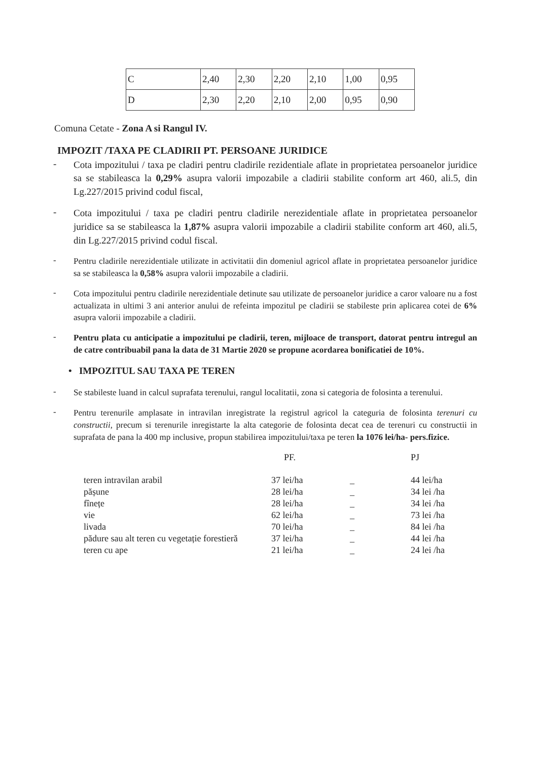| C | 2,40 | 2,30 | 2,20 | 2,10 | 1,00 | 0,95 |
| D | 2,30 | 2,20 | 2,10 | 2,00 | 0,95 | 0,90 |
Comuna Cetate - Zona A si Rangul IV.
IMPOZIT /TAXA PE CLADIRII PT. PERSOANE JURIDICE
-
Cota impozitului / taxa pe cladiri pentru cladirile rezidentiale aflate in proprietatea persoanelor juridice sa se stabileasca la 0,29% asupra valorii impozabile a cladirii stabilite conform art 460, ali.5, din Lg.227/2015 privind codul fiscal,
-
Cota impozitului / taxa pe cladiri pentru cladirile nerezidentiale aflate in proprietatea persoanelor juridice sa se stabileasca la 1,87% asupra valorii impozabile a cladirii stabilite conform art 460, ali.5, din Lg.227/2015 privind codul fiscal.
-
Pentru cladirile nerezidentiale utilizate in activitatii din domeniul agricol aflate in proprietatea persoanelor juridice sa se stabileasca la 0,58% asupra valorii impozabile a cladirii.
-
Cota impozitului pentru cladirile nerezidentiale detinute sau utilizate de persoanelor juridice a caror valoare nu a fost actualizata in ultimi 3 ani anterior anului de refeinta impozitul pe cladirii se stabileste prin aplicarea cotei de 6% asupra valorii impozabile a cladirii.
-
Pentru plata cu anticipatie a impozitului pe cladirii, teren, mijloace de transport, datorat pentru intregul an de catre contribuabil pana la data de 31 Martie 2020 se propune acordarea bonificatiei de 10%.
• IMPOZITUL SAU TAXA PE TEREN
-
Se stabileste luand in calcul suprafata terenului, rangul localitatii, zona si categoria de folosinta a terenului.
-
Pentru terenurile amplasate in intravilan inregistrate la registrul agricol la categuria de folosinta terenuri cu constructii, precum si terenurile inregistarte la alta categorie de folosinta decat cea de terenuri cu constructii in suprafata de pana la 400 mp inclusive, propun stabilirea impozitului/taxa pe teren la 1076 lei/ha- pers.fizice.
| | PF. | | PJ |
| --- | --- | --- | --- |
| teren intravilan arabil | 37 lei/ha | _ | 44 lei/ha |
| pășune | 28 lei/ha | _ | 34 lei /ha |
| fînețe | 28 lei/ha | _ | 34 lei /ha |
| vie | 62 lei/ha | _ | 73 lei /ha |
| livada | 70 lei/ha | _ | 84 lei /ha |
| pădure sau alt teren cu vegetație forestieră | 37 lei/ha | _ | 44 lei /ha |
| teren cu ape | 21 lei/ha | _ | 24 lei /ha |